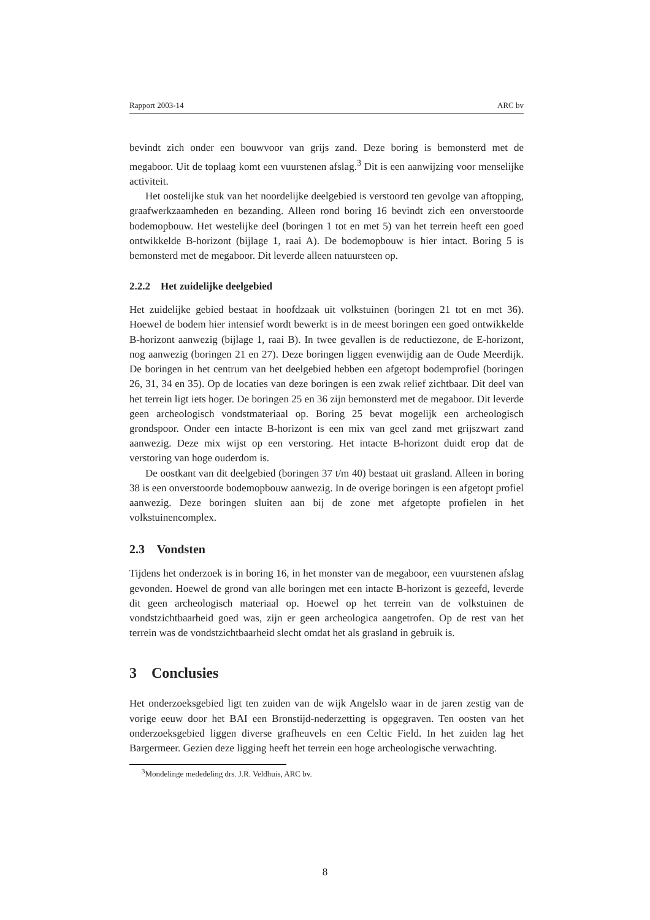Rapport 2003-14 ARC bv
bevindt zich onder een bouwvoor van grijs zand. Deze boring is bemonsterd met de megaboor. Uit de toplaag komt een vuurstenen afslag.<sup>3</sup> Dit is een aanwijzing voor menselijke activiteit.
Het oostelijke stuk van het noordelijke deelgebied is verstoord ten gevolge van aftopping, graafwerkzaamheden en bezanding. Alleen rond boring 16 bevindt zich een onverstoorde bodemopbouw. Het westelijke deel (boringen 1 tot en met 5) van het terrein heeft een goed ontwikkelde B-horizont (bijlage 1, raai A). De bodemopbouw is hier intact. Boring 5 is bemonsterd met de megaboor. Dit leverde alleen natuursteen op.
2.2.2 Het zuidelijke deelgebied
Het zuidelijke gebied bestaat in hoofdzaak uit volkstuinen (boringen 21 tot en met 36). Hoewel de bodem hier intensief wordt bewerkt is in de meest boringen een goed ontwikkelde B-horizont aanwezig (bijlage 1, raai B). In twee gevallen is de reductiezone, de E-horizont, nog aanwezig (boringen 21 en 27). Deze boringen liggen evenwijdig aan de Oude Meerdijk. De boringen in het centrum van het deelgebied hebben een afgetopt bodemprofiel (boringen 26, 31, 34 en 35). Op de locaties van deze boringen is een zwak relief zichtbaar. Dit deel van het terrein ligt iets hoger. De boringen 25 en 36 zijn bemonsterd met de megaboor. Dit leverde geen archeologisch vondstmateriaal op. Boring 25 bevat mogelijk een archeologisch grondspoor. Onder een intacte B-horizont is een mix van geel zand met grijszwart zand aanwezig. Deze mix wijst op een verstoring. Het intacte B-horizont duidt erop dat de verstoring van hoge ouderdom is.
De oostkant van dit deelgebied (boringen 37 t/m 40) bestaat uit grasland. Alleen in boring 38 is een onverstoorde bodemopbouw aanwezig. In de overige boringen is een afgetopt profiel aanwezig. Deze boringen sluiten aan bij de zone met afgetopte profielen in het volkstuinencomplex.
2.3 Vondsten
Tijdens het onderzoek is in boring 16, in het monster van de megaboor, een vuurstenen afslag gevonden. Hoewel de grond van alle boringen met een intacte B-horizont is gezeefd, leverde dit geen archeologisch materiaal op. Hoewel op het terrein van de volkstuinen de vondstzichtbaarheid goed was, zijn er geen archeologica aangetrofen. Op de rest van het terrein was de vondstzichtbaarheid slecht omdat het als grasland in gebruik is.
3 Conclusies
Het onderzoeksgebied ligt ten zuiden van de wijk Angelslo waar in de jaren zestig van de vorige eeuw door het BAI een Bronstijd-nederzetting is opgegraven. Ten oosten van het onderzoeksgebied liggen diverse grafheuvels en een Celtic Field. In het zuiden lag het Bargermeer. Gezien deze ligging heeft het terrein een hoge archeologische verwachting.
<sup>3</sup> Mondelinge mededeling drs. J.R. Veldhuis, ARC bv.
8